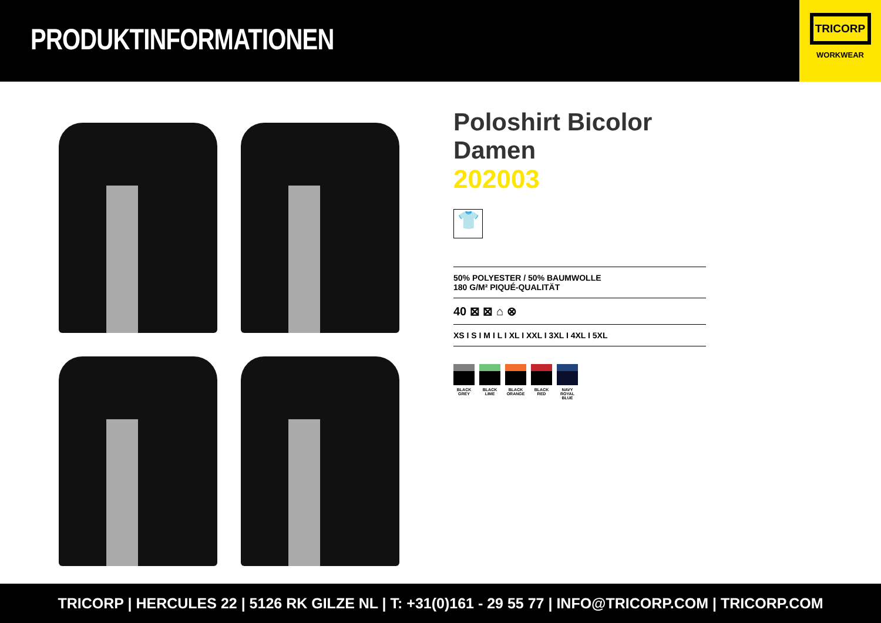PRODUKTINFORMATIONEN
TRICORP
WORKWEAR
Poloshirt Bicolor Damen
202003
👕
50% POLYESTER / 50% BAUMWOLLE
180 G/M² PIQUÉ-QUALITÄT
40 ⊠ ⊠ ⌂ ⊗
XS I S I M I L I XL I XXL I 3XL I 4XL I 5XL
BLACK GREY
BLACK LIME
BLACK ORANGE
BLACK RED
NAVY ROYAL BLUE
TRICORP | HERCULES 22 | 5126 RK GILZE NL | T: +31(0)161 - 29 55 77 | INFO@TRICORP.COM | TRICORP.COM